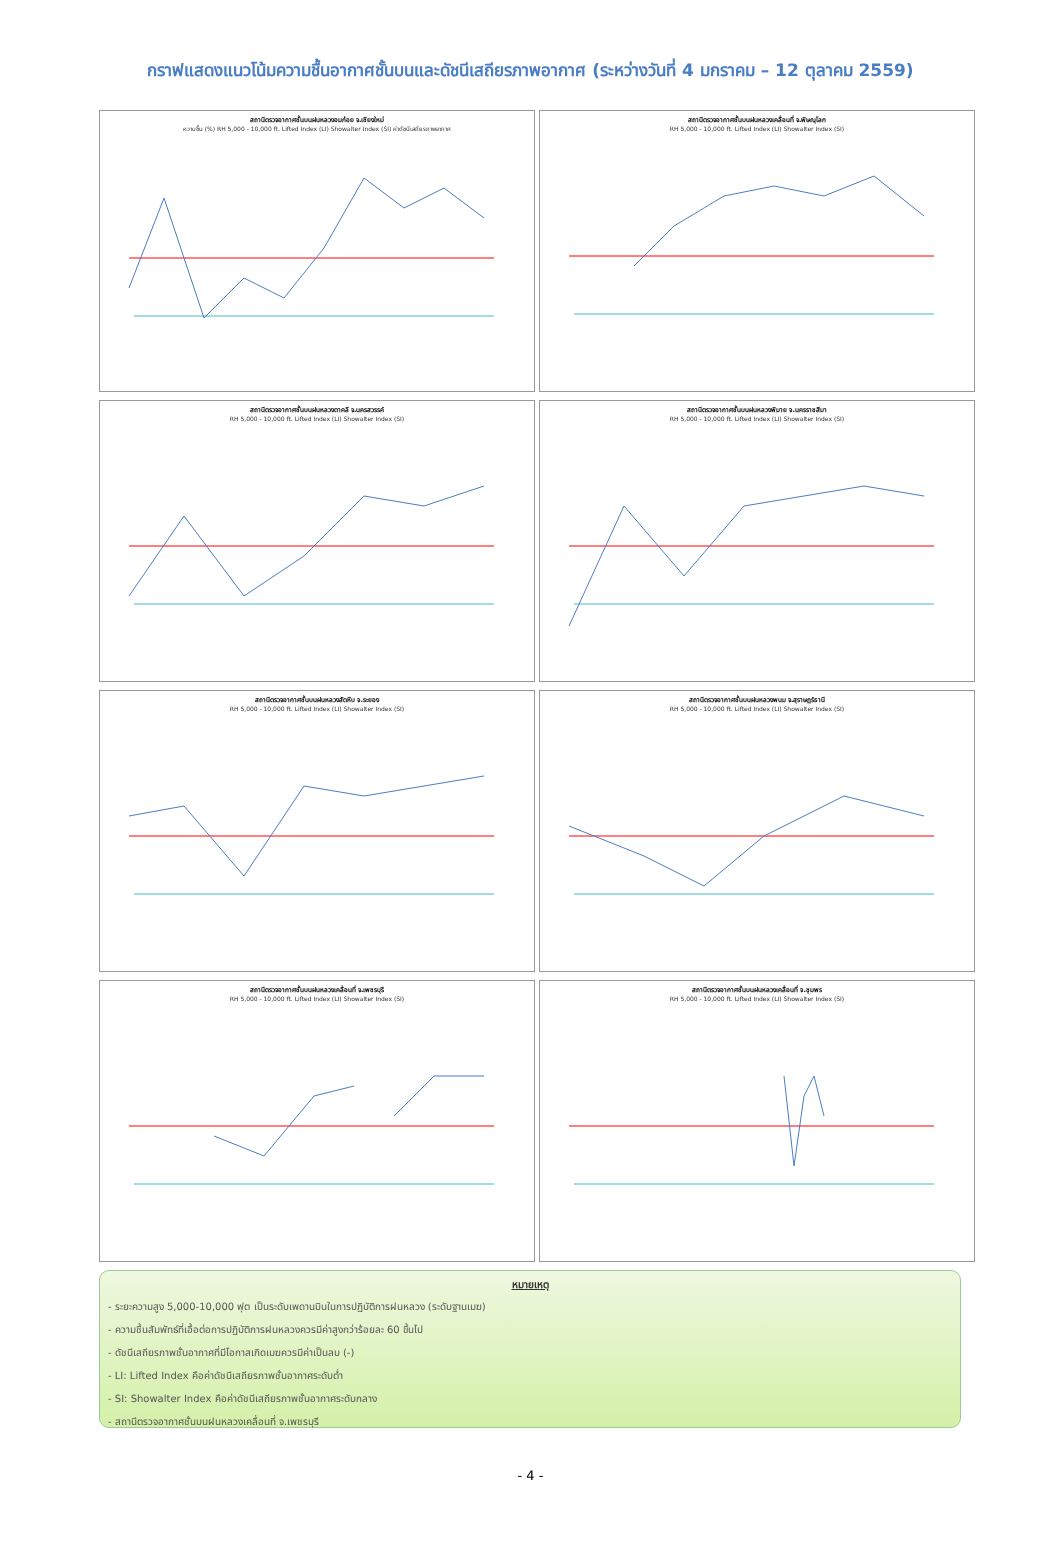กราฟแสดงแนวโน้มความชื้นอากาศชั้นบนและดัชนีเสถียรภาพอากาศ (ระหว่างวันที่ 4 มกราคม – 12 ตุลาคม 2559)
สถานีตรวจอากาศชั้นบนฝนหลวงอมก๋อย จ.เชียงใหม่
ความชื้น (%) RH 5,000 - 10,000 ft. Lifted Index (LI) Showalter Index (SI) ค่าดัชนีเสถียรภาพอากาศ
สถานีตรวจอากาศชั้นบนฝนหลวงเคลื่อนที่ จ.พิษณุโลก
RH 5,000 - 10,000 ft. Lifted Index (LI) Showalter Index (SI)
สถานีตรวจอากาศชั้นบนฝนหลวงตาคลี จ.นครสวรรค์
RH 5,000 - 10,000 ft. Lifted Index (LI) Showalter Index (SI)
สถานีตรวจอากาศชั้นบนฝนหลวงพิมาย จ.นครราชสีมา
RH 5,000 - 10,000 ft. Lifted Index (LI) Showalter Index (SI)
สถานีตรวจอากาศชั้นบนฝนหลวงสัตหีบ จ.ระยอง
RH 5,000 - 10,000 ft. Lifted Index (LI) Showalter Index (SI)
สถานีตรวจอากาศชั้นบนฝนหลวงพนม จ.สุราษฎร์ธานี
RH 5,000 - 10,000 ft. Lifted Index (LI) Showalter Index (SI)
สถานีตรวจอากาศชั้นบนฝนหลวงเคลื่อนที่ จ.เพชรบุรี
RH 5,000 - 10,000 ft. Lifted Index (LI) Showalter Index (SI)
สถานีตรวจอากาศชั้นบนฝนหลวงเคลื่อนที่ จ.ชุมพร
RH 5,000 - 10,000 ft. Lifted Index (LI) Showalter Index (SI)
หมายเหตุ
- ระยะความสูง 5,000-10,000 ฟุต เป็นระดับเพดานบินในการปฏิบัติการฝนหลวง (ระดับฐานเมฆ)
- ความชื้นสัมพัทธ์ที่เอื้อต่อการปฏิบัติการฝนหลวงควรมีค่าสูงกว่าร้อยละ 60 ขึ้นไป
- ดัชนีเสถียรภาพชั้นอากาศที่มีโอกาสเกิดเมฆควรมีค่าเป็นลบ (-)
- LI: Lifted Index คือค่าดัชนีเสถียรภาพชั้นอากาศระดับต่ำ
- SI: Showalter Index คือค่าดัชนีเสถียรภาพชั้นอากาศระดับกลาง
- สถานีตรวจอากาศชั้นบนฝนหลวงเคลื่อนที่ จ.เพชรบุรี
- 4 -